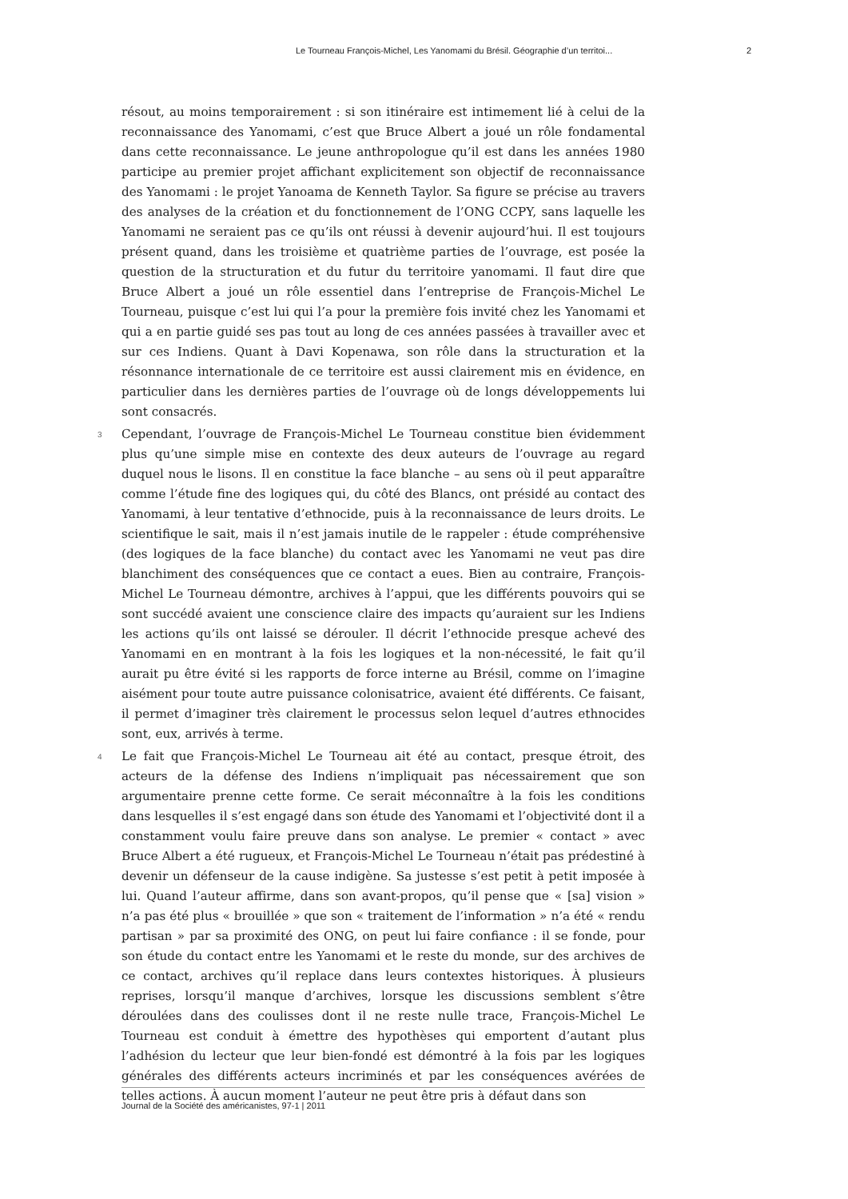Le Tourneau François-Michel, Les Yanomami du Brésil. Géographie d’un territoi... 2
résout, au moins temporairement : si son itinéraire est intimement lié à celui de la reconnaissance des Yanomami, c’est que Bruce Albert a joué un rôle fondamental dans cette reconnaissance. Le jeune anthropologue qu’il est dans les années 1980 participe au premier projet affichant explicitement son objectif de reconnaissance des Yanomami : le projet Yanoama de Kenneth Taylor. Sa figure se précise au travers des analyses de la création et du fonctionnement de l’ONG CCPY, sans laquelle les Yanomami ne seraient pas ce qu’ils ont réussi à devenir aujourd’hui. Il est toujours présent quand, dans les troisième et quatrième parties de l’ouvrage, est posée la question de la structuration et du futur du territoire yanomami. Il faut dire que Bruce Albert a joué un rôle essentiel dans l’entreprise de François-Michel Le Tourneau, puisque c’est lui qui l’a pour la première fois invité chez les Yanomami et qui a en partie guidé ses pas tout au long de ces années passées à travailler avec et sur ces Indiens. Quant à Davi Kopenawa, son rôle dans la structuration et la résonnance internationale de ce territoire est aussi clairement mis en évidence, en particulier dans les dernières parties de l’ouvrage où de longs développements lui sont consacrés.
3 Cependant, l’ouvrage de François-Michel Le Tourneau constitue bien évidemment plus qu’une simple mise en contexte des deux auteurs de l’ouvrage au regard duquel nous le lisons. Il en constitue la face blanche – au sens où il peut apparaître comme l’étude fine des logiques qui, du côté des Blancs, ont présidé au contact des Yanomami, à leur tentative d’ethnocide, puis à la reconnaissance de leurs droits. Le scientifique le sait, mais il n’est jamais inutile de le rappeler : étude compréhensive (des logiques de la face blanche) du contact avec les Yanomami ne veut pas dire blanchiment des conséquences que ce contact a eues. Bien au contraire, François-Michel Le Tourneau démontre, archives à l’appui, que les différents pouvoirs qui se sont succédé avaient une conscience claire des impacts qu’auraient sur les Indiens les actions qu’ils ont laissé se dérouler. Il décrit l’ethnocide presque achevé des Yanomami en en montrant à la fois les logiques et la non-nécessité, le fait qu’il aurait pu être évité si les rapports de force interne au Brésil, comme on l’imagine aisément pour toute autre puissance colonisatrice, avaient été différents. Ce faisant, il permet d’imaginer très clairement le processus selon lequel d’autres ethnocides sont, eux, arrivés à terme.
4 Le fait que François-Michel Le Tourneau ait été au contact, presque étroit, des acteurs de la défense des Indiens n’impliquait pas nécessairement que son argumentaire prenne cette forme. Ce serait méconnaître à la fois les conditions dans lesquelles il s’est engagé dans son étude des Yanomami et l’objectivité dont il a constamment voulu faire preuve dans son analyse. Le premier « contact » avec Bruce Albert a été rugueux, et François-Michel Le Tourneau n’était pas prédestiné à devenir un défenseur de la cause indigène. Sa justesse s’est petit à petit imposée à lui. Quand l’auteur affirme, dans son avant-propos, qu’il pense que « [sa] vision » n’a pas été plus « brouillée » que son « traitement de l’information » n’a été « rendu partisan » par sa proximité des ONG, on peut lui faire confiance : il se fonde, pour son étude du contact entre les Yanomami et le reste du monde, sur des archives de ce contact, archives qu’il replace dans leurs contextes historiques. À plusieurs reprises, lorsqu’il manque d’archives, lorsque les discussions semblent s’être déroulées dans des coulisses dont il ne reste nulle trace, François-Michel Le Tourneau est conduit à émettre des hypothèses qui emportent d’autant plus l’adhésion du lecteur que leur bien-fondé est démontré à la fois par les logiques générales des différents acteurs incriminés et par les conséquences avérées de telles actions. À aucun moment l’auteur ne peut être pris à défaut dans son
Journal de la Société des américanistes, 97-1 | 2011